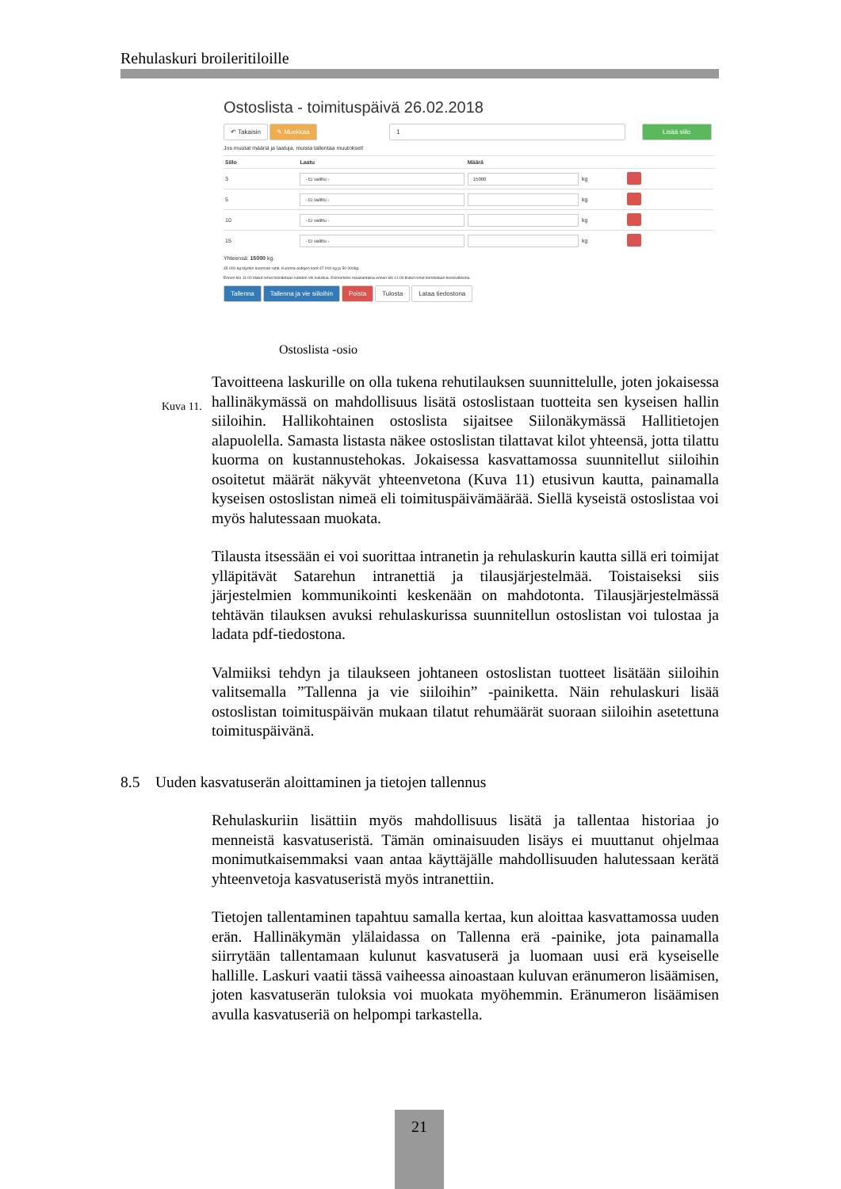Rehulaskuri broileritiloille
Ostoslista - toimituspäivä 26.02.2018
↶ Takaisin ✎ Muokkaa 1 Lisää siilo
Jos muutat määriä ja laatuja, muista tallentaa muutokset!
| Siilo | Laatu | Määrä | | |
| --- | --- | --- | --- | --- |
| 3 | - Ei valittu - | 15000 | kg | |
| 5 | - Ei valittu - | | kg | |
| 10 | - Ei valittu - | | kg | |
| 15 | - Ei valittu - | | kg | |
Yhteensä: 15000 kg.
45 000 kg täyden kuorman rahti. Kuorma-autojen koot 47 000 kg ja 50 000kg.
Ennen klo 11:00 tilatut rehut toimitetaan kahden vrk kuluttua. Esimerkiksi maanantaina ennen klo 11:00 tilatut rehut toimitetaan keskiviikkona.
Tallenna Tallenna ja vie siiloihin Poista Tulosta Lataa tiedostona
Ostoslista -osio
Kuva 11.
Tavoitteena laskurille on olla tukena rehutilauksen suunnittelulle, joten jokaisessa hallinäkymässä on mahdollisuus lisätä ostoslistaan tuotteita sen kyseisen hallin siiloihin. Hallikohtainen ostoslista sijaitsee Siilonäkymässä Hallitietojen alapuolella. Samasta listasta näkee ostoslistan tilattavat kilot yhteensä, jotta tilattu kuorma on kustannustehokas. Jokaisessa kasvattamossa suunnitellut siiloihin osoitetut määrät näkyvät yhteenvetona (Kuva 11) etusivun kautta, painamalla kyseisen ostoslistan nimeä eli toimituspäivämäärää. Siellä kyseistä ostoslistaa voi myös halutessaan muokata.
Tilausta itsessään ei voi suorittaa intranetin ja rehulaskurin kautta sillä eri toimijat ylläpitävät Satarehun intranettiä ja tilausjärjestelmää. Toistaiseksi siis järjestelmien kommunikointi keskenään on mahdotonta. Tilausjärjestelmässä tehtävän tilauksen avuksi rehulaskurissa suunnitellun ostoslistan voi tulostaa ja ladata pdf-tiedostona.
Valmiiksi tehdyn ja tilaukseen johtaneen ostoslistan tuotteet lisätään siiloihin valitsemalla ”Tallenna ja vie siiloihin” -painiketta. Näin rehulaskuri lisää ostoslistan toimituspäivän mukaan tilatut rehumäärät suoraan siiloihin asetettuna toimituspäivänä.
8.5 Uuden kasvatuserän aloittaminen ja tietojen tallennus
Rehulaskuriin lisättiin myös mahdollisuus lisätä ja tallentaa historiaa jo menneistä kasvatuseristä. Tämän ominaisuuden lisäys ei muuttanut ohjelmaa monimutkaisemmaksi vaan antaa käyttäjälle mahdollisuuden halutessaan kerätä yhteenvetoja kasvatuseristä myös intranettiin.
Tietojen tallentaminen tapahtuu samalla kertaa, kun aloittaa kasvattamossa uuden erän. Hallinäkymän ylälaidassa on Tallenna erä -painike, jota painamalla siirrytään tallentamaan kulunut kasvatuserä ja luomaan uusi erä kyseiselle hallille. Laskuri vaatii tässä vaiheessa ainoastaan kuluvan eränumeron lisäämisen, joten kasvatuserän tuloksia voi muokata myöhemmin. Eränumeron lisäämisen avulla kasvatuseriä on helpompi tarkastella.
21